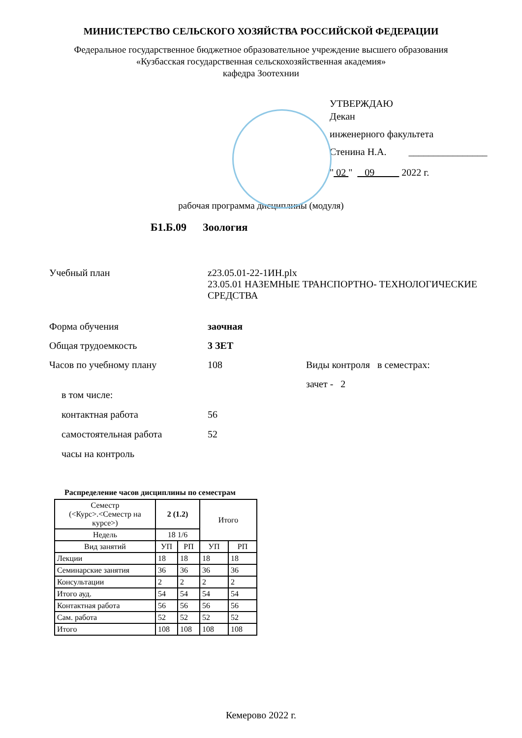МИНИСТЕРСТВО СЕЛЬСКОГО ХОЗЯЙСТВА РОССИЙСКОЙ ФЕДЕРАЦИИ
Федеральное государственное бюджетное образовательное учреждение высшего образования
«Кузбасская государственная сельскохозяйственная академия»
кафедра Зоотехнии
УТВЕРЖДАЮ
Декан
инженерного факультета
Стенина Н.А. ________________
" 02 " 09 2022 г.
рабочая программа дисциплины (модуля)
Б1.Б.09 Зоология
Учебный план z23.05.01-22-1ИН.plx
23.05.01 НАЗЕМНЫЕ ТРАНСПОРТНО- ТЕХНОЛОГИЧЕСКИЕ
СРЕДСТВА
Форма обучения заочная
Общая трудоемкость 3 ЗЕТ
Часов по учебному плану 108 Виды контроля в семестрах:
зачет - 2
в том числе:
контактная работа 56
самостоятельная работа 52
часы на контроль
Распределение часов дисциплины по семестрам
| Семестр (<Курс>.<Семестр на курсе>) | 2 (1.2) | | Итого | |
| Недель | 18 1/6 | | | |
| Вид занятий | УП | РП | УП | РП |
| Лекции | 18 | 18 | 18 | 18 |
| Семинарские занятия | 36 | 36 | 36 | 36 |
| Консультации | 2 | 2 | 2 | 2 |
| Итого ауд. | 54 | 54 | 54 | 54 |
| Контактная работа | 56 | 56 | 56 | 56 |
| Сам. работа | 52 | 52 | 52 | 52 |
| Итого | 108 | 108 | 108 | 108 |
Кемерово 2022 г.